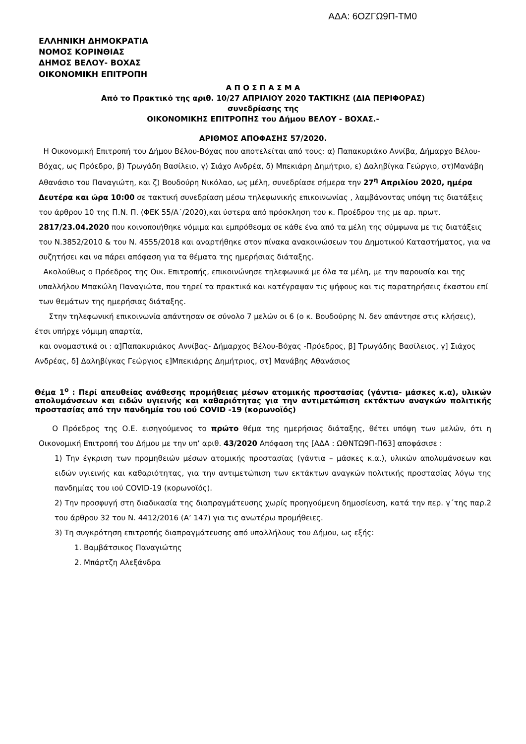ΑΔΑ: 6ΟΖΓΩ9Π-ΤΜ0
ΕΛΛΗΝΙΚΗ ΔΗΜΟΚΡΑΤΙΑ
ΝΟΜΟΣ ΚΟΡΙΝΘΙΑΣ
ΔΗΜΟΣ ΒΕΛΟΥ- ΒΟΧΑΣ
ΟΙΚΟΝΟΜΙΚΗ ΕΠΙΤΡΟΠΗ
Α Π Ο Σ Π Α Σ Μ Α
Από το Πρακτικό της αριθ. 10/27 ΑΠΡΙΛΙΟΥ 2020 ΤΑΚΤΙΚΗΣ (ΔΙΑ ΠΕΡΙΦΟΡΑΣ)
συνεδρίασης της
ΟΙΚΟΝΟΜΙΚΗΣ ΕΠΙΤΡΟΠΗΣ του Δήμου ΒΕΛΟΥ - ΒΟΧΑΣ.-
ΑΡΙΘΜΟΣ ΑΠΟΦΑΣΗΣ 57/2020.
Η Οικονομική Επιτροπή του Δήμου Βέλου-Βόχας που αποτελείται από τους: α) Παπακυριάκο Αννίβα, Δήμαρχο Βέλου- Βόχας, ως Πρόεδρο, β) Τρωγάδη Βασίλειο, γ) Σιάχο Ανδρέα, δ) Μπεκιάρη Δημήτριο, ε) Δαληβίγκα Γεώργιο, στ)Μανάβη Αθανάσιο του Παναγιώτη, και ζ) Βουδούρη Νικόλαο, ως μέλη, συνεδρίασε σήμερα την 27<sup>η</sup> Απριλίου 2020, ημέρα Δευτέρα και ώρα 10:00 σε τακτική συνεδρίαση μέσω τηλεφωνικής επικοινωνίας , λαμβάνοντας υπόψη τις διατάξεις του άρθρου 10 της Π.Ν. Π. (ΦΕΚ 55/Α΄/2020),και ύστερα από πρόσκληση του κ. Προέδρου της με αρ. πρωτ. 2817/23.04.2020 που κοινοποιήθηκε νόμιμα και εμπρόθεσμα σε κάθε ένα από τα μέλη της σύμφωνα με τις διατάξεις του Ν.3852/2010 & του Ν. 4555/2018 και αναρτήθηκε στον πίνακα ανακοινώσεων του Δημοτικού Καταστήματος, για να συζητήσει και να πάρει απόφαση για τα θέματα της ημερήσιας διάταξης.
Ακολούθως ο Πρόεδρος της Οικ. Επιτροπής, επικοινώνησε τηλεφωνικά με όλα τα μέλη, με την παρουσία και της υπαλλήλου Μπακώλη Παναγιώτα, που τηρεί τα πρακτικά και κατέγραψαν τις ψήφους και τις παρατηρήσεις έκαστου επί των θεμάτων της ημερήσιας διάταξης.
Στην τηλεφωνική επικοινωνία απάντησαν σε σύνολο 7 μελών οι 6 (ο κ. Βουδούρης Ν. δεν απάντησε στις κλήσεις), έτσι υπήρχε νόμιμη απαρτία,
και ονομαστικά οι : α]Παπακυριάκος Αννίβας- Δήμαρχος Βέλου-Βόχας -Πρόεδρος, β] Τρωγάδης Βασίλειος, γ] Σιάχος Ανδρέας, δ] Δαληβίγκας Γεώργιος ε]Μπεκιάρης Δημήτριος, στ] Μανάβης Αθανάσιος
Θέμα 1<sup>ο</sup> : Περί απευθείας ανάθεσης προμήθειας μέσων ατομικής προστασίας (γάντια- μάσκες κ.α), υλικών απολυμάνσεων και ειδών υγιεινής και καθαριότητας για την αντιμετώπιση εκτάκτων αναγκών πολιτικής προστασίας από την πανδημία του ιού COVID -19 (κορωνοϊός)
Ο Πρόεδρος της Ο.Ε. εισηγούμενος το πρώτο θέμα της ημερήσιας διάταξης, θέτει υπόψη των μελών, ότι η Οικονομική Επιτροπή του Δήμου με την υπ’ αριθ. 43/2020 Απόφαση της [ΑΔΑ : ΩΘΝΤΩ9Π-Π63] αποφάσισε :
1) Την έγκριση των προμηθειών μέσων ατομικής προστασίας (γάντια – μάσκες κ.α.), υλικών απολυμάνσεων και ειδών υγιεινής και καθαριότητας, για την αντιμετώπιση των εκτάκτων αναγκών πολιτικής προστασίας λόγω της πανδημίας του ιού COVID-19 (κορωνοϊός).
2) Την προσφυγή στη διαδικασία της διαπραγμάτευσης χωρίς προηγούμενη δημοσίευση, κατά την περ. γ΄της παρ.2 του άρθρου 32 του Ν. 4412/2016 (Α’ 147) για τις ανωτέρω προμήθειες.
3) Τη συγκρότηση επιτροπής διαπραγμάτευσης από υπαλλήλους του Δήμου, ως εξής:
1. Βαμβάτσικος Παναγιώτης
2. Μπάρτζη Αλεξάνδρα